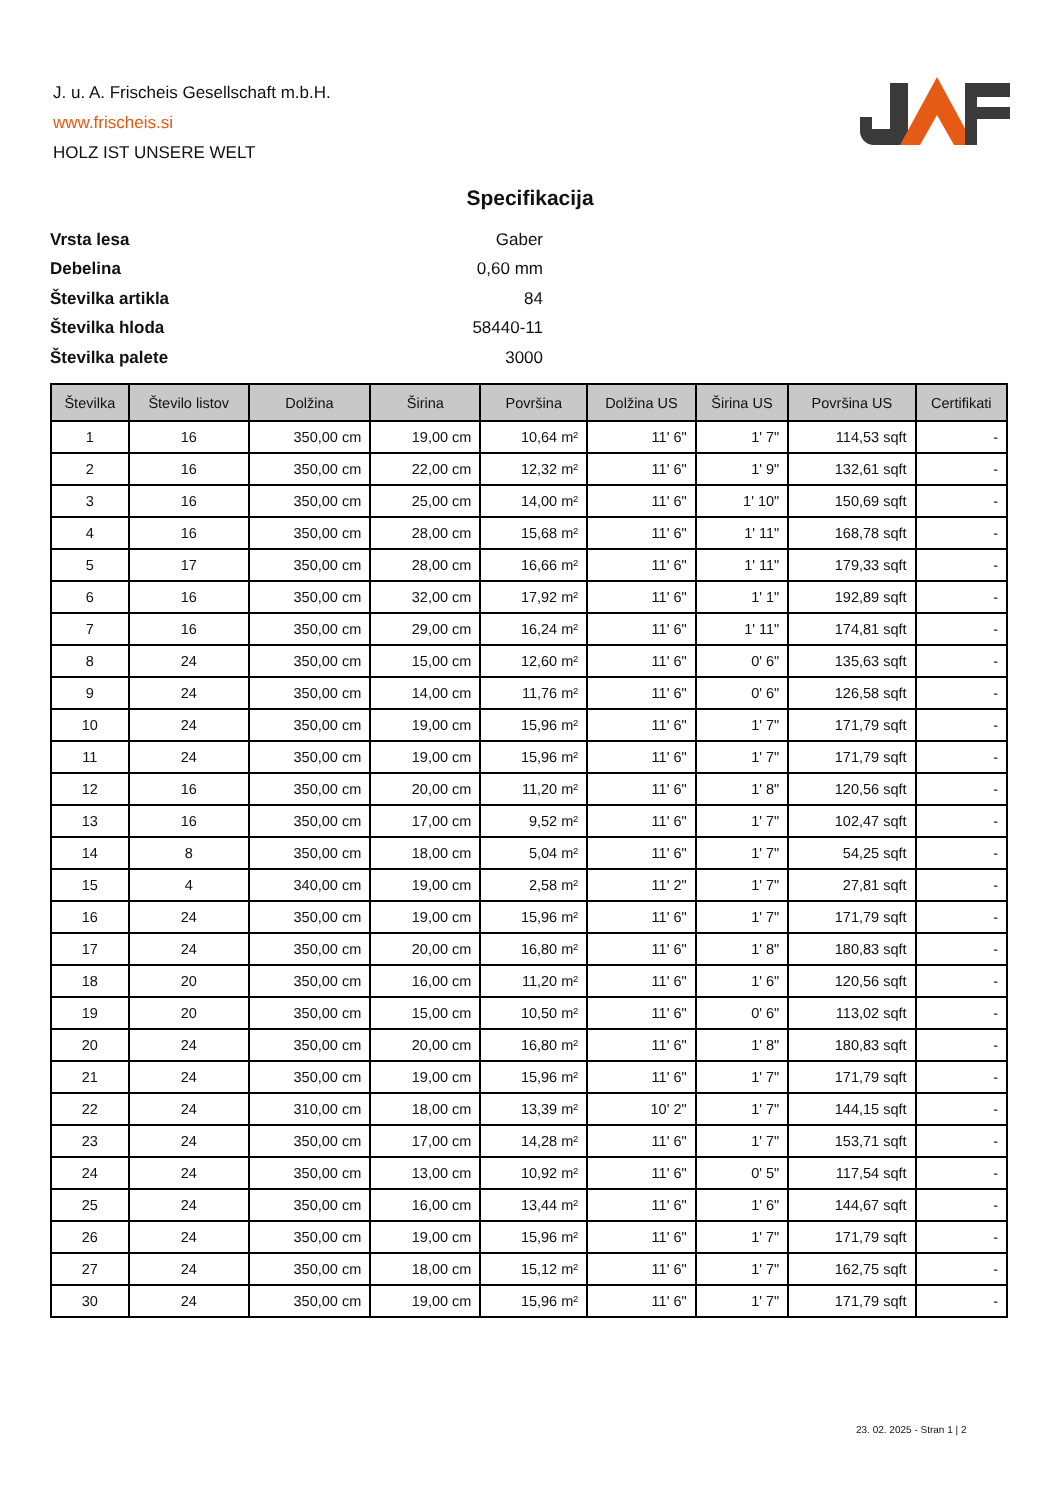J. u. A. Frischeis Gesellschaft m.b.H.
www.frischeis.si
HOLZ IST UNSERE WELT
Specifikacija
| Vrsta lesa | Gaber |
| Debelina | 0,60 mm |
| Številka artikla | 84 |
| Številka hloda | 58440-11 |
| Številka palete | 3000 |
| Številka | Število listov | Dolžina | Širina | Površina | Dolžina US | Širina US | Površina US | Certifikati |
| --- | --- | --- | --- | --- | --- | --- | --- | --- |
| 1 | 16 | 350,00 cm | 19,00 cm | 10,64 m² | 11' 6" | 1' 7" | 114,53 sqft | - |
| 2 | 16 | 350,00 cm | 22,00 cm | 12,32 m² | 11' 6" | 1' 9" | 132,61 sqft | - |
| 3 | 16 | 350,00 cm | 25,00 cm | 14,00 m² | 11' 6" | 1' 10" | 150,69 sqft | - |
| 4 | 16 | 350,00 cm | 28,00 cm | 15,68 m² | 11' 6" | 1' 11" | 168,78 sqft | - |
| 5 | 17 | 350,00 cm | 28,00 cm | 16,66 m² | 11' 6" | 1' 11" | 179,33 sqft | - |
| 6 | 16 | 350,00 cm | 32,00 cm | 17,92 m² | 11' 6" | 1' 1" | 192,89 sqft | - |
| 7 | 16 | 350,00 cm | 29,00 cm | 16,24 m² | 11' 6" | 1' 11" | 174,81 sqft | - |
| 8 | 24 | 350,00 cm | 15,00 cm | 12,60 m² | 11' 6" | 0' 6" | 135,63 sqft | - |
| 9 | 24 | 350,00 cm | 14,00 cm | 11,76 m² | 11' 6" | 0' 6" | 126,58 sqft | - |
| 10 | 24 | 350,00 cm | 19,00 cm | 15,96 m² | 11' 6" | 1' 7" | 171,79 sqft | - |
| 11 | 24 | 350,00 cm | 19,00 cm | 15,96 m² | 11' 6" | 1' 7" | 171,79 sqft | - |
| 12 | 16 | 350,00 cm | 20,00 cm | 11,20 m² | 11' 6" | 1' 8" | 120,56 sqft | - |
| 13 | 16 | 350,00 cm | 17,00 cm | 9,52 m² | 11' 6" | 1' 7" | 102,47 sqft | - |
| 14 | 8 | 350,00 cm | 18,00 cm | 5,04 m² | 11' 6" | 1' 7" | 54,25 sqft | - |
| 15 | 4 | 340,00 cm | 19,00 cm | 2,58 m² | 11' 2" | 1' 7" | 27,81 sqft | - |
| 16 | 24 | 350,00 cm | 19,00 cm | 15,96 m² | 11' 6" | 1' 7" | 171,79 sqft | - |
| 17 | 24 | 350,00 cm | 20,00 cm | 16,80 m² | 11' 6" | 1' 8" | 180,83 sqft | - |
| 18 | 20 | 350,00 cm | 16,00 cm | 11,20 m² | 11' 6" | 1' 6" | 120,56 sqft | - |
| 19 | 20 | 350,00 cm | 15,00 cm | 10,50 m² | 11' 6" | 0' 6" | 113,02 sqft | - |
| 20 | 24 | 350,00 cm | 20,00 cm | 16,80 m² | 11' 6" | 1' 8" | 180,83 sqft | - |
| 21 | 24 | 350,00 cm | 19,00 cm | 15,96 m² | 11' 6" | 1' 7" | 171,79 sqft | - |
| 22 | 24 | 310,00 cm | 18,00 cm | 13,39 m² | 10' 2" | 1' 7" | 144,15 sqft | - |
| 23 | 24 | 350,00 cm | 17,00 cm | 14,28 m² | 11' 6" | 1' 7" | 153,71 sqft | - |
| 24 | 24 | 350,00 cm | 13,00 cm | 10,92 m² | 11' 6" | 0' 5" | 117,54 sqft | - |
| 25 | 24 | 350,00 cm | 16,00 cm | 13,44 m² | 11' 6" | 1' 6" | 144,67 sqft | - |
| 26 | 24 | 350,00 cm | 19,00 cm | 15,96 m² | 11' 6" | 1' 7" | 171,79 sqft | - |
| 27 | 24 | 350,00 cm | 18,00 cm | 15,12 m² | 11' 6" | 1' 7" | 162,75 sqft | - |
| 30 | 24 | 350,00 cm | 19,00 cm | 15,96 m² | 11' 6" | 1' 7" | 171,79 sqft | - |
23. 02. 2025 - Stran 1 | 2